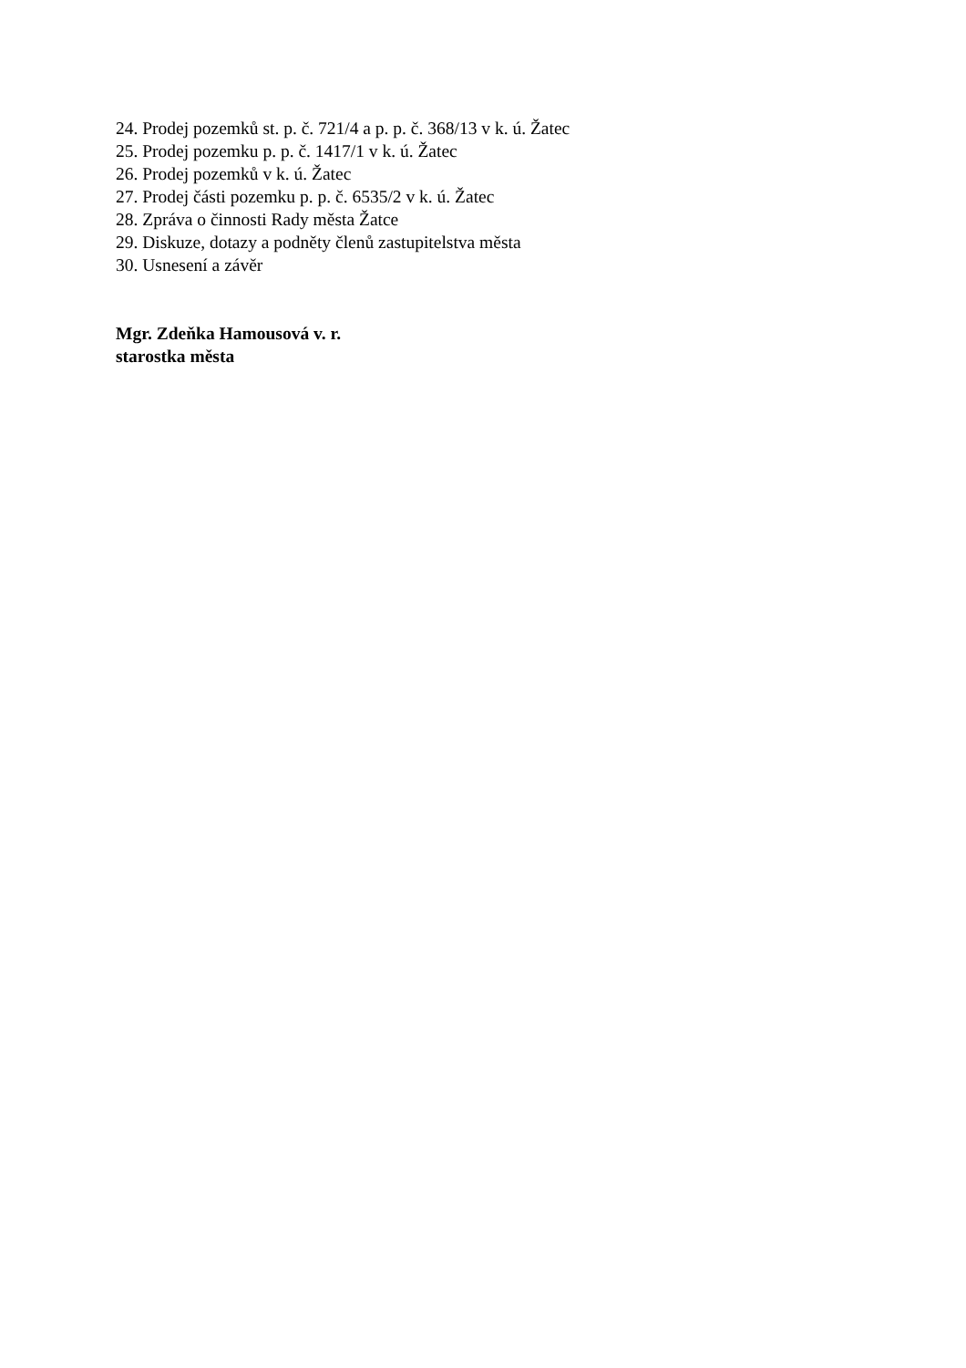24. Prodej pozemků st. p. č. 721/4 a p. p. č. 368/13 v k. ú. Žatec
25. Prodej pozemku p. p. č. 1417/1 v k. ú. Žatec
26. Prodej pozemků v k. ú. Žatec
27. Prodej části pozemku p. p. č. 6535/2 v k. ú. Žatec
28. Zpráva o činnosti Rady města Žatce
29. Diskuze, dotazy a podněty členů zastupitelstva města
30. Usnesení a závěr
Mgr. Zdeňka Hamousová v. r.
starostka města